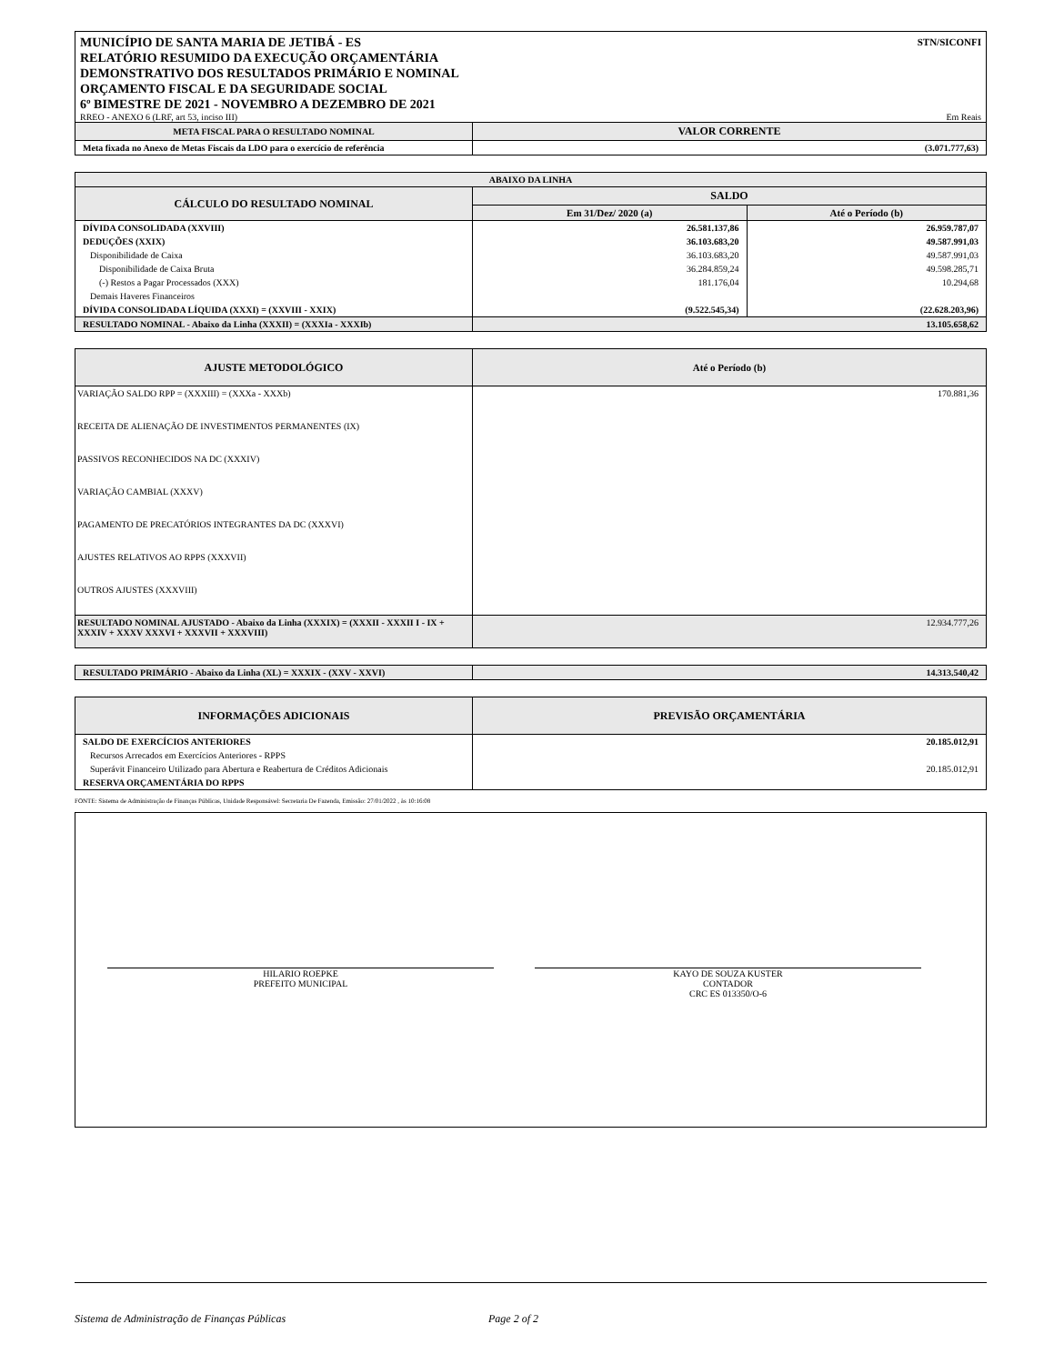MUNICÍPIO DE SANTA MARIA DE JETIBÁ - ES
RELATÓRIO RESUMIDO DA EXECUÇÃO ORÇAMENTÁRIA
DEMONSTRATIVO DOS RESULTADOS PRIMÁRIO E NOMINAL
ORÇAMENTO FISCAL E DA SEGURIDADE SOCIAL
6º BIMESTRE DE 2021 - NOVEMBRO A DEZEMBRO DE 2021
STN/SICONFI
RREO - ANEXO 6 (LRF, art 53, inciso III) Em Reais
| META FISCAL PARA O RESULTADO NOMINAL | VALOR CORRENTE |
| --- | --- |
| Meta fixada no Anexo de Metas Fiscais da LDO para o exercício de referência | (3.071.777,63) |
| ABAIXO DA LINHA | | |
| --- | --- | --- |
| CÁLCULO DO RESULTADO NOMINAL | SALDO | |
| | Em 31/Dez/ 2020 (a) | Até o Período (b) |
| DÍVIDA CONSOLIDADA (XXVIII) | 26.581.137,86 | 26.959.787,07 |
| DEDUÇÕES (XXIX) | 36.103.683,20 | 49.587.991,03 |
| Disponibilidade de Caixa | 36.103.683,20 | 49.587.991,03 |
| Disponibilidade de Caixa Bruta | 36.284.859,24 | 49.598.285,71 |
| (-) Restos a Pagar Processados (XXX) | 181.176,04 | 10.294,68 |
| Demais Haveres Financeiros | | |
| DÍVIDA CONSOLIDADA LÍQUIDA (XXXI) = (XXVIII - XXIX) | (9.522.545,34) | (22.628.203,96) |
| RESULTADO NOMINAL - Abaixo da Linha (XXXII) = (XXXIa - XXXIb) | 13.105.658,62 | |
| AJUSTE METODOLÓGICO | Até o Período (b) |
| --- | --- |
| VARIAÇÃO SALDO RPP = (XXXIII) = (XXXa - XXXb) | 170.881,36 |
| RECEITA DE ALIENAÇÃO DE INVESTIMENTOS PERMANENTES (IX) | |
| PASSIVOS RECONHECIDOS NA DC (XXXIV) | |
| VARIAÇÃO CAMBIAL (XXXV) | |
| PAGAMENTO DE PRECATÓRIOS INTEGRANTES DA DC (XXXVI) | |
| AJUSTES RELATIVOS AO RPPS (XXXVII) | |
| OUTROS AJUSTES (XXXVIII) | |
| RESULTADO NOMINAL AJUSTADO - Abaixo da Linha (XXXIX) = (XXXII - XXXII I - IX + XXXIV + XXXV XXXVI + XXXVII + XXXVIII) | 12.934.777,26 |
| RESULTADO PRIMÁRIO - Abaixo da Linha (XL) = XXXIX - (XXV - XXVI) | 14.313.540,42 |
| INFORMAÇÕES ADICIONAIS | PREVISÃO ORÇAMENTÁRIA |
| --- | --- |
| SALDO DE EXERCÍCIOS ANTERIORES | 20.185.012,91 |
| Recursos Arrecados em Exercícios Anteriores - RPPS | |
| Superávit Financeiro Utilizado para Abertura e Reabertura de Créditos Adicionais | 20.185.012,91 |
| RESERVA ORÇAMENTÁRIA DO RPPS | |
FONTE: Sistema de Administração de Finanças Públicas, Unidade Responsável: Secretaria De Fazenda, Emissão: 27/01/2022 , às 10:16:08
HILARIO ROEPKE
PREFEITO MUNICIPAL
KAYO DE SOUZA KUSTER
CONTADOR
CRC ES 013350/O-6
Sistema de Administração de Finanças Públicas Page 2 of 2